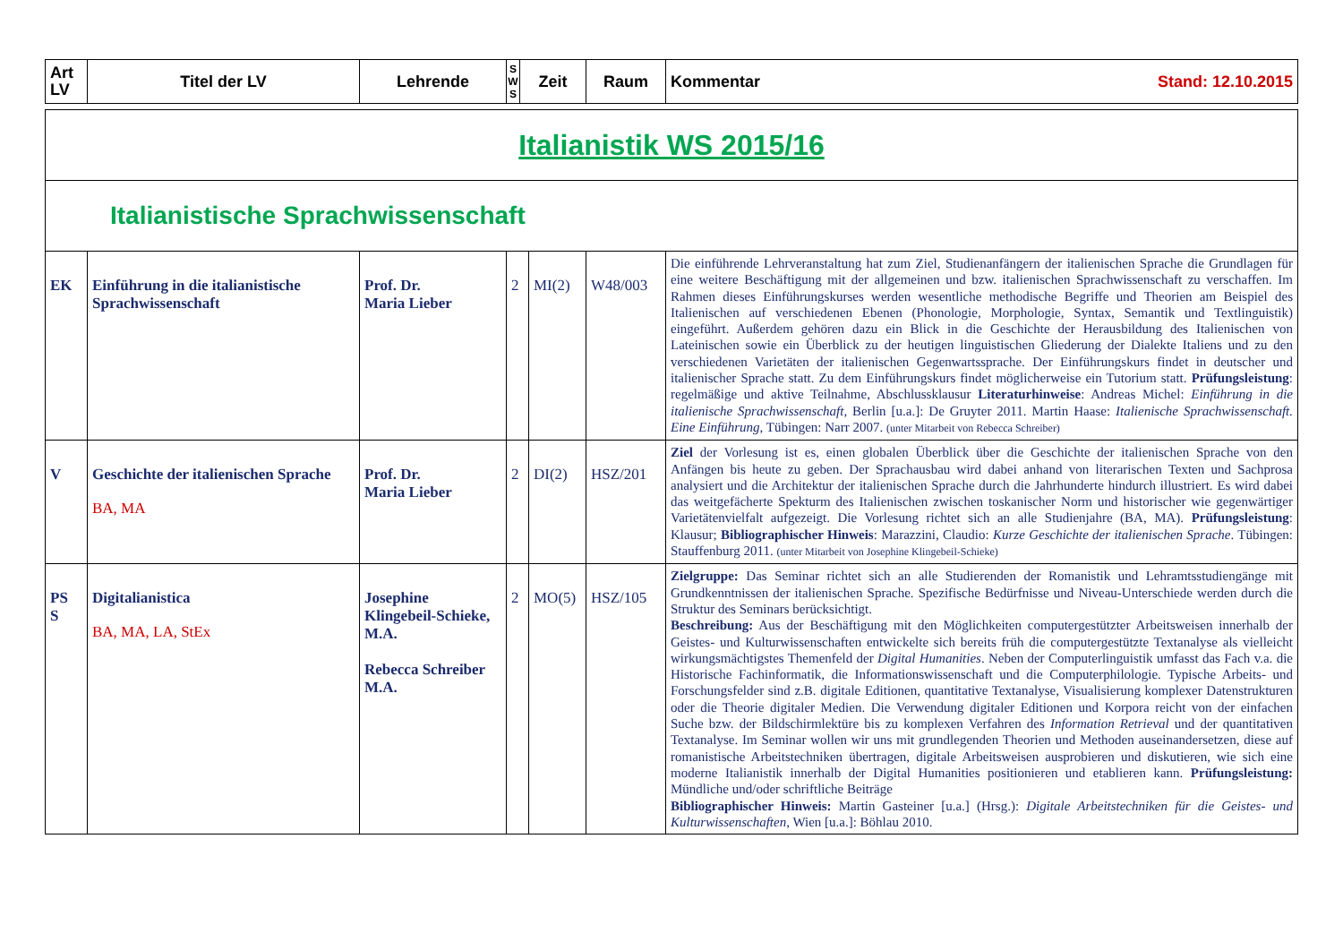| Art LV | Titel der LV | Lehrende | S W S | Zeit | Raum | Kommentar Stand: 12.10.2015 |
| --- | --- | --- | --- | --- | --- | --- |
| Italianistik WS 2015/16 | | | | | | |
| Italianistische Sprachwissenschaft | | | | | | |
| EK | Einführung in die italianistische Sprachwissenschaft | Prof. Dr. Maria Lieber | 2 | MI(2) | W48/003 | Die einführende Lehrveranstaltung hat zum Ziel, Studienanfängern der italienischen Sprache die Grundlagen für eine weitere Beschäftigung mit der allgemeinen und bzw. italienischen Sprachwissenschaft zu verschaffen. Im Rahmen dieses Einführungskurses werden wesentliche methodische Begriffe und Theorien am Beispiel des Italienischen auf verschiedenen Ebenen (Phonologie, Morphologie, Syntax, Semantik und Textlinguistik) eingeführt. Außerdem gehören dazu ein Blick in die Geschichte der Herausbildung des Italienischen von Lateinischen sowie ein Überblick zu der heutigen linguistischen Gliederung der Dialekte Italiens und zu den verschiedenen Varietäten der italienischen Gegenwartssprache. Der Einführungskurs findet in deutscher und italienischer Sprache statt. Zu dem Einführungskurs findet möglicherweise ein Tutorium statt. Prüfungsleistung : regelmäßige und aktive Teilnahme, Abschlussklausur Literaturhinweise : Andreas Michel: Einführung in die italienische Sprachwissenschaft , Berlin [u.a.]: De Gruyter 2011. Martin Haase: Italienische Sprachwissenschaft. Eine Einführung , Tübingen: Narr 2007. (unter Mitarbeit von Rebecca Schreiber) |
| V | Geschichte der italienischen Sprache BA, MA | Prof. Dr. Maria Lieber | 2 | DI(2) | HSZ/201 | Ziel der Vorlesung ist es, einen globalen Überblick über die Geschichte der italienischen Sprache von den Anfängen bis heute zu geben. Der Sprachausbau wird dabei anhand von literarischen Texten und Sachprosa analysiert und die Architektur der italienischen Sprache durch die Jahrhunderte hindurch illustriert. Es wird dabei das weitgefächerte Spekturm des Italienischen zwischen toskanischer Norm und historischer wie gegenwärtiger Varietätenvielfalt aufgezeigt. Die Vorlesung richtet sich an alle Studienjahre (BA, MA). Prüfungsleistung : Klausur; Bibliographischer Hinweis : Marazzini, Claudio: Kurze Geschichte der italienischen Sprache . Tübingen: Stauffenburg 2011. (unter Mitarbeit von Josephine Klingebeil-Schieke) |
| PS S | Digitalianistica BA, MA, LA, StEx | Josephine Klingebeil-Schieke, M.A. Rebecca Schreiber M.A. | 2 | MO(5) | HSZ/105 | Zielgruppe: Das Seminar richtet sich an alle Studierenden der Romanistik und Lehramtsstudiengänge mit Grundkenntnissen der italienischen Sprache. Spezifische Bedürfnisse und Niveau-Unterschiede werden durch die Struktur des Seminars berücksichtigt. Beschreibung: Aus der Beschäftigung mit den Möglichkeiten computergestützter Arbeitsweisen innerhalb der Geistes- und Kulturwissenschaften entwickelte sich bereits früh die computergestützte Textanalyse als vielleicht wirkungsmächtigstes Themenfeld der Digital Humanities . Neben der Computerlinguistik umfasst das Fach v.a. die Historische Fachinformatik, die Informationswissenschaft und die Computerphilologie. Typische Arbeits- und Forschungsfelder sind z.B. digitale Editionen, quantitative Textanalyse, Visualisierung komplexer Datenstrukturen oder die Theorie digitaler Medien. Die Verwendung digitaler Editionen und Korpora reicht von der einfachen Suche bzw. der Bildschirmlektüre bis zu komplexen Verfahren des Information Retrieval und der quantitativen Textanalyse. Im Seminar wollen wir uns mit grundlegenden Theorien und Methoden auseinandersetzen, diese auf romanistische Arbeitstechniken übertragen, digitale Arbeitsweisen ausprobieren und diskutieren, wie sich eine moderne Italianistik innerhalb der Digital Humanities positionieren und etablieren kann. Prüfungsleistung: Mündliche und/oder schriftliche Beiträge Bibliographischer Hinweis: Martin Gasteiner [u.a.] (Hrsg.): Digitale Arbeitstechniken für die Geistes- und Kulturwissenschaften , Wien [u.a.]: Böhlau 2010. |